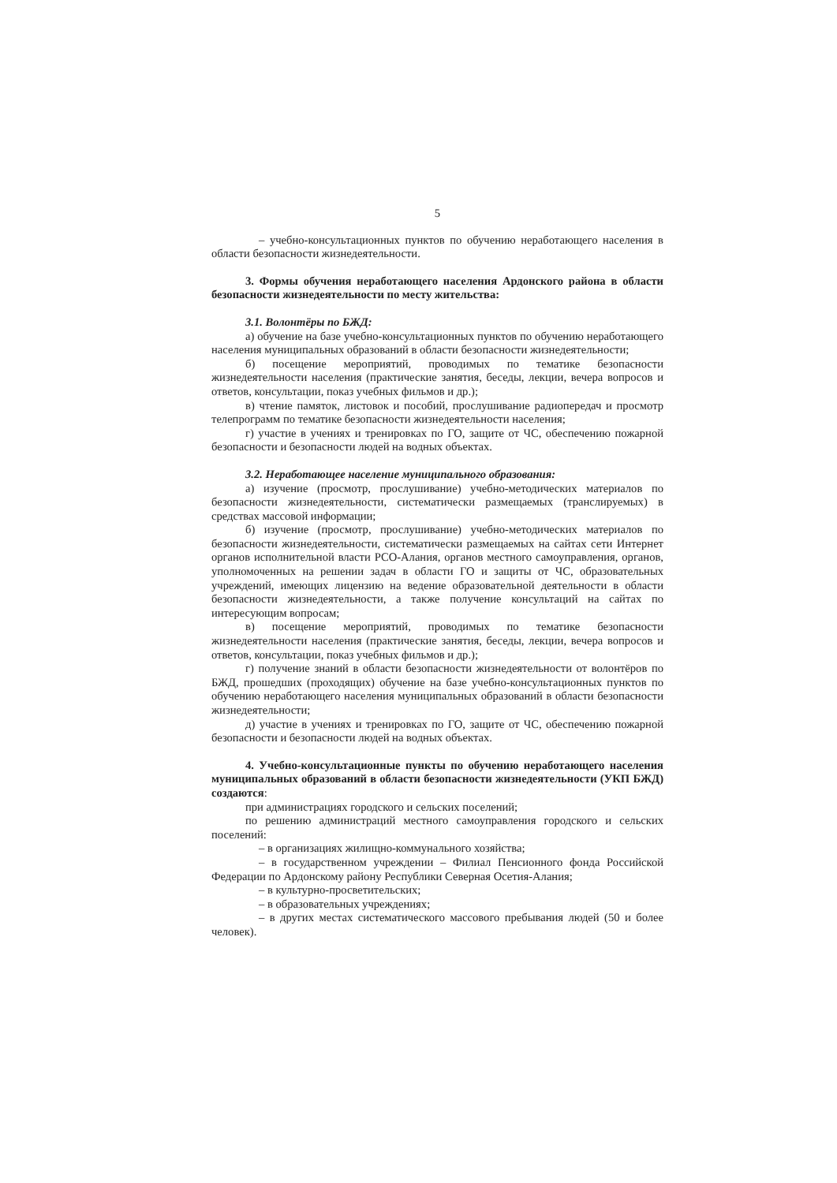5
– учебно-консультационных пунктов по обучению неработающего населения в области безопасности жизнедеятельности.
3. Формы обучения неработающего населения Ардонского района в области безопасности жизнедеятельности по месту жительства:
3.1. Волонтёры по БЖД:
а) обучение на базе учебно-консультационных пунктов по обучению неработающего населения муниципальных образований в области безопасности жизнедеятельности;
б) посещение мероприятий, проводимых по тематике безопасности жизнедеятельности населения (практические занятия, беседы, лекции, вечера вопросов и ответов, консультации, показ учебных фильмов и др.);
в) чтение памяток, листовок и пособий, прослушивание радиопередач и просмотр телепрограмм по тематике безопасности жизнедеятельности населения;
г) участие в учениях и тренировках по ГО, защите от ЧС, обеспечению пожарной безопасности и безопасности людей на водных объектах.
3.2. Неработающее население муниципального образования:
а) изучение (просмотр, прослушивание) учебно-методических материалов по безопасности жизнедеятельности, систематически размещаемых (транслируемых) в средствах массовой информации;
б) изучение (просмотр, прослушивание) учебно-методических материалов по безопасности жизнедеятельности, систематически размещаемых на сайтах сети Интернет органов исполнительной власти РСО-Алания, органов местного самоуправления, органов, уполномоченных на решении задач в области ГО и защиты от ЧС, образовательных учреждений, имеющих лицензию на ведение образовательной деятельности в области безопасности жизнедеятельности, а также получение консультаций на сайтах по интересующим вопросам;
в) посещение мероприятий, проводимых по тематике безопасности жизнедеятельности населения (практические занятия, беседы, лекции, вечера вопросов и ответов, консультации, показ учебных фильмов и др.);
г) получение знаний в области безопасности жизнедеятельности от волонтёров по БЖД, прошедших (проходящих) обучение на базе учебно-консультационных пунктов по обучению неработающего населения муниципальных образований в области безопасности жизнедеятельности;
д) участие в учениях и тренировках по ГО, защите от ЧС, обеспечению пожарной безопасности и безопасности людей на водных объектах.
4. Учебно-консультационные пункты по обучению неработающего населения муниципальных образований в области безопасности жизнедеятельности (УКП БЖД) создаются:
при администрациях городского и сельских поселений;
по решению администраций местного самоуправления городского и сельских поселений:
– в организациях жилищно-коммунального хозяйства;
– в государственном учреждении – Филиал Пенсионного фонда Российской Федерации по Ардонскому району Республики Северная Осетия-Алания;
– в культурно-просветительских;
– в образовательных учреждениях;
– в других местах систематического массового пребывания людей (50 и более человек).